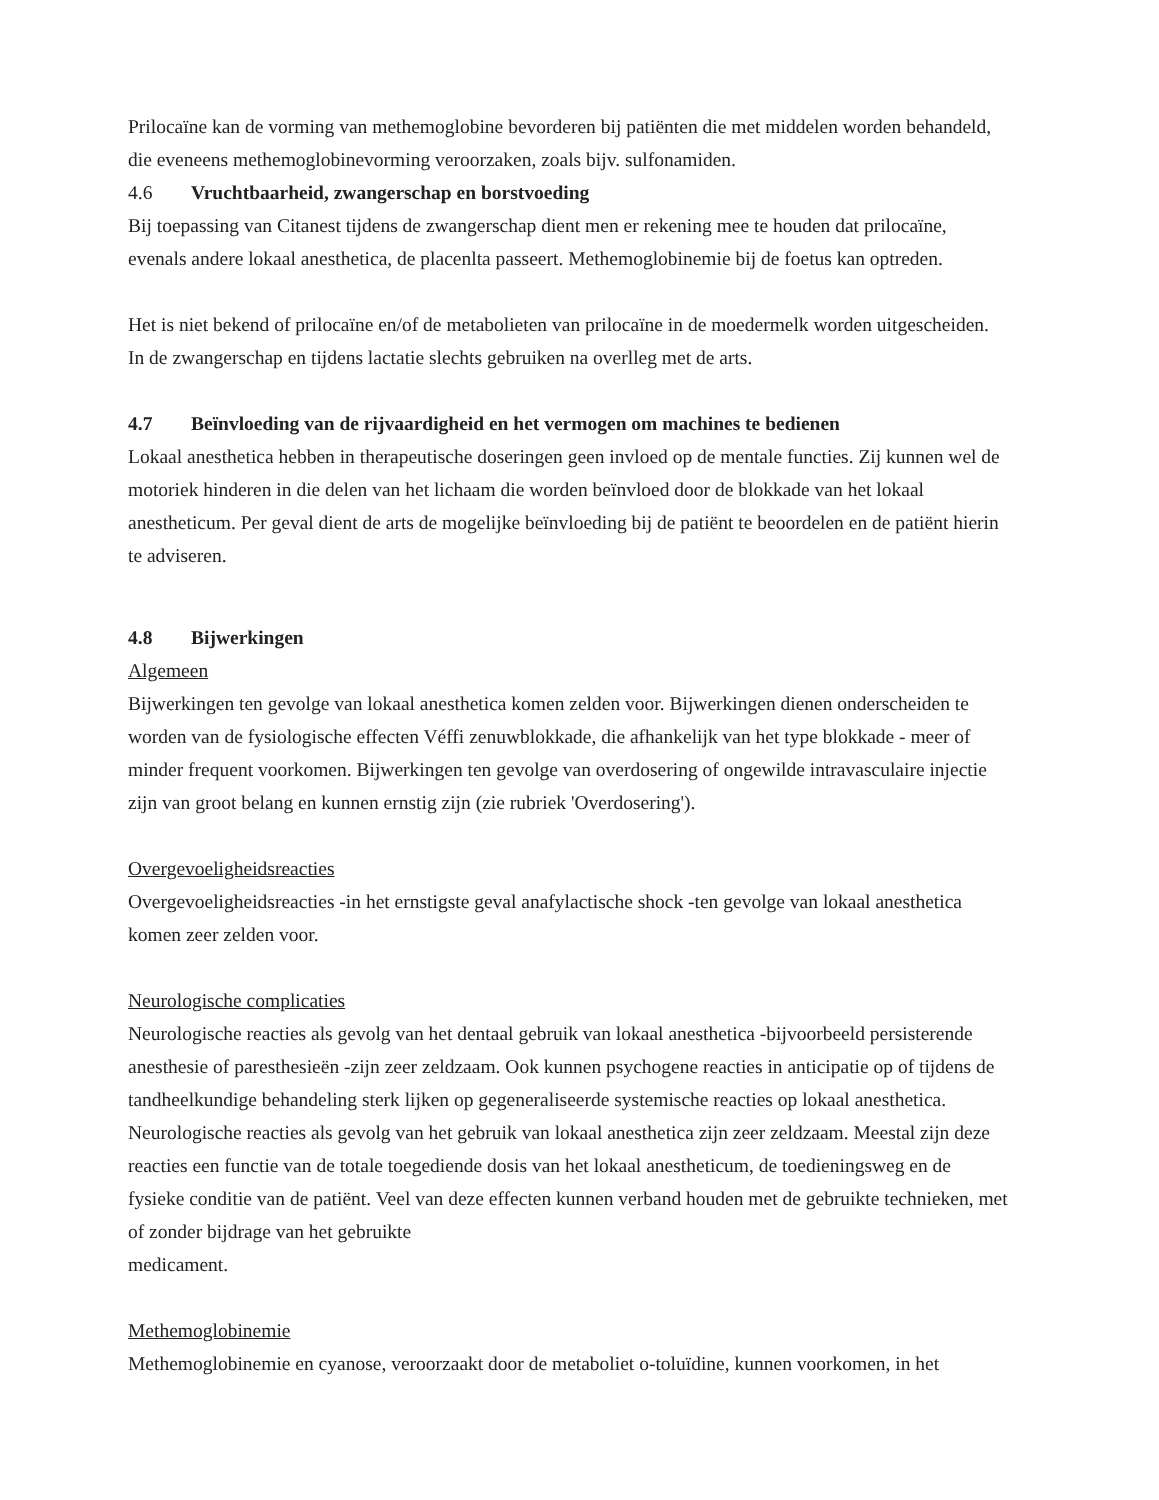Prilocaïne kan de vorming van methemoglobine bevorderen bij patiënten die met middelen worden behandeld, die eveneens methemoglobinevorming veroorzaken, zoals bijv. sulfonamiden.
4.6 Vruchtbaarheid, zwangerschap en borstvoeding
Bij toepassing van Citanest tijdens de zwangerschap dient men er rekening mee te houden dat prilocaïne, evenals andere lokaal anesthetica, de placenlta passeert. Methemoglobinemie bij de foetus kan optreden.
Het is niet bekend of prilocaïne en/of de metabolieten van prilocaïne in de moedermelk worden uitgescheiden.
In de zwangerschap en tijdens lactatie slechts gebruiken na overlleg met de arts.
4.7 Beïnvloeding van de rijvaardigheid en het vermogen om machines te bedienen
Lokaal anesthetica hebben in therapeutische doseringen geen invloed op de mentale functies. Zij kunnen wel de motoriek hinderen in die delen van het lichaam die worden beïnvloed door de blokkade van het lokaal anestheticum. Per geval dient de arts de mogelijke beïnvloeding bij de patiënt te beoordelen en de patiënt hierin te adviseren.
4.8 Bijwerkingen
Algemeen
Bijwerkingen ten gevolge van lokaal anesthetica komen zelden voor. Bijwerkingen dienen onderscheiden te worden van de fysiologische effecten Véffi zenuwblokkade, die afhankelijk van het type blokkade - meer of minder frequent voorkomen. Bijwerkingen ten gevolge van overdosering of ongewilde intravasculaire injectie zijn van groot belang en kunnen ernstig zijn (zie rubriek 'Overdosering').
Overgevoeligheidsreacties
Overgevoeligheidsreacties -in het ernstigste geval anafylactische shock -ten gevolge van lokaal anesthetica komen zeer zelden voor.
Neurologische complicaties
Neurologische reacties als gevolg van het dentaal gebruik van lokaal anesthetica -bijvoorbeeld persisterende anesthesie of paresthesieën -zijn zeer zeldzaam. Ook kunnen psychogene reacties in anticipatie op of tijdens de tandheelkundige behandeling sterk lijken op gegeneraliseerde systemische reacties op lokaal anesthetica. Neurologische reacties als gevolg van het gebruik van lokaal anesthetica zijn zeer zeldzaam. Meestal zijn deze reacties een functie van de totale toegediende dosis van het lokaal anestheticum, de toedieningsweg en de fysieke conditie van de patiënt. Veel van deze effecten kunnen verband houden met de gebruikte technieken, met of zonder bijdrage van het gebruikte
medicament.
Methemoglobinemie
Methemoglobinemie en cyanose, veroorzaakt door de metaboliet o-toluïdine, kunnen voorkomen, in het